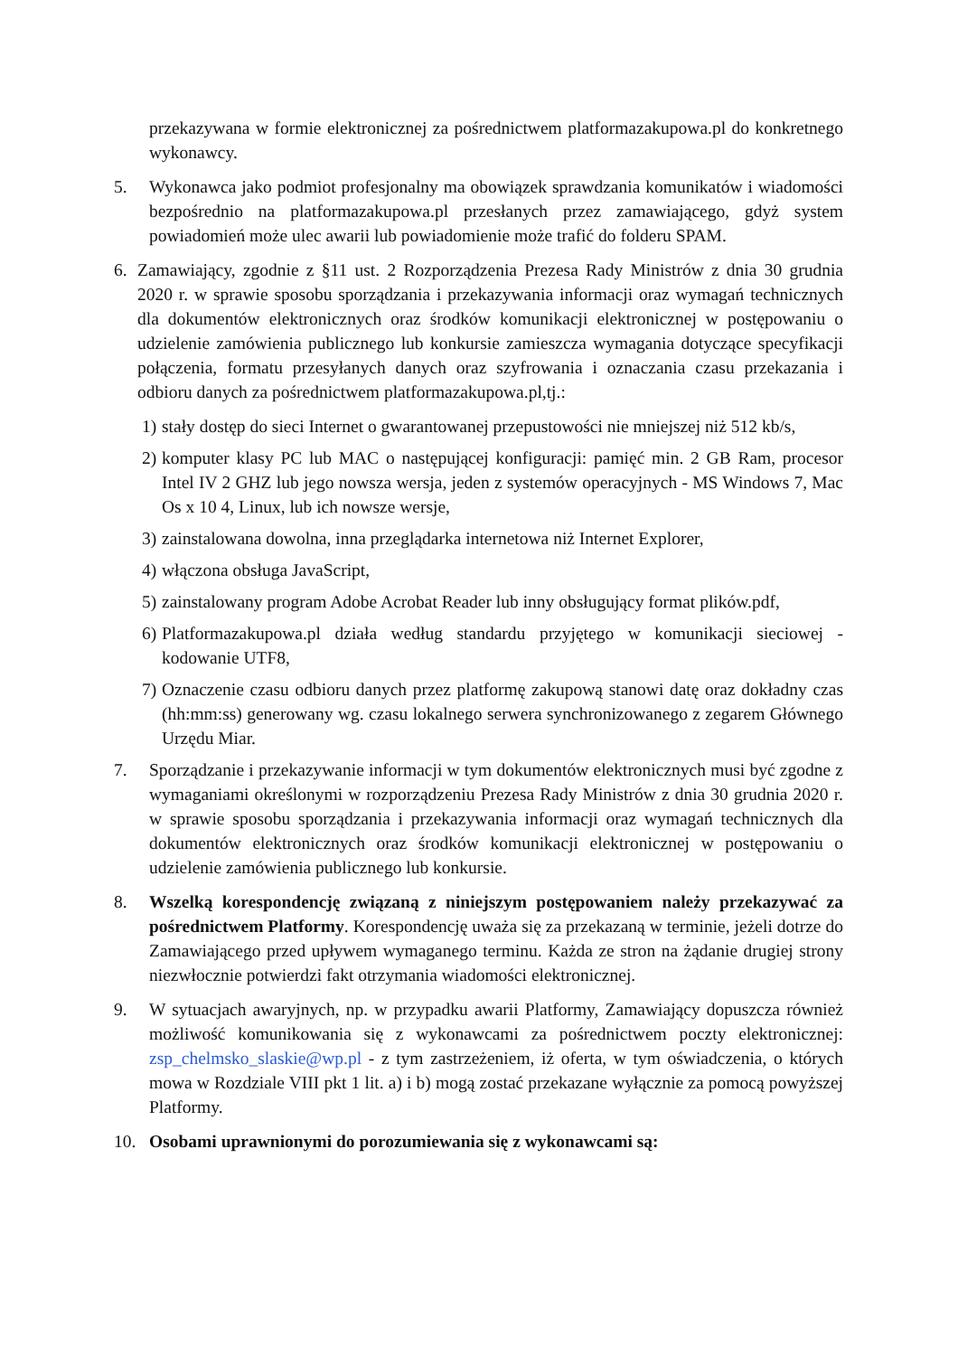przekazywana w formie elektronicznej za pośrednictwem platformazakupowa.pl do konkretnego wykonawcy.
5. Wykonawca jako podmiot profesjonalny ma obowiązek sprawdzania komunikatów i wiadomości bezpośrednio na platformazakupowa.pl przesłanych przez zamawiającego, gdyż system powiadomień może ulec awarii lub powiadomienie może trafić do folderu SPAM.
6. Zamawiający, zgodnie z §11 ust. 2 Rozporządzenia Prezesa Rady Ministrów z dnia 30 grudnia 2020 r. w sprawie sposobu sporządzania i przekazywania informacji oraz wymagań technicznych dla dokumentów elektronicznych oraz środków komunikacji elektronicznej w postępowaniu o udzielenie zamówienia publicznego lub konkursie zamieszcza wymagania dotyczące specyfikacji połączenia, formatu przesyłanych danych oraz szyfrowania i oznaczania czasu przekazania i odbioru danych za pośrednictwem platformazakupowa.pl,tj.:
1)
stały dostęp do sieci Internet o gwarantowanej przepustowości nie mniejszej niż 512 kb/s,
2)
komputer klasy PC lub MAC o następującej konfiguracji: pamięć min. 2 GB Ram, procesor Intel IV 2 GHZ lub jego nowsza wersja, jeden z systemów operacyjnych - MS Windows 7, Mac Os x 10 4, Linux, lub ich nowsze wersje,
3)
zainstalowana dowolna, inna przeglądarka internetowa niż Internet Explorer,
4)
włączona obsługa JavaScript,
5)
zainstalowany program Adobe Acrobat Reader lub inny obsługujący format plików.pdf,
6)
Platformazakupowa.pl działa według standardu przyjętego w komunikacji sieciowej -kodowanie UTF8,
7)
Oznaczenie czasu odbioru danych przez platformę zakupową stanowi datę oraz dokładny czas (hh:mm:ss) generowany wg. czasu lokalnego serwera synchronizowanego z zegarem Głównego Urzędu Miar.
7. Sporządzanie i przekazywanie informacji w tym dokumentów elektronicznych musi być zgodne z wymaganiami określonymi w rozporządzeniu Prezesa Rady Ministrów z dnia 30 grudnia 2020 r. w sprawie sposobu sporządzania i przekazywania informacji oraz wymagań technicznych dla dokumentów elektronicznych oraz środków komunikacji elektronicznej w postępowaniu o udzielenie zamówienia publicznego lub konkursie.
8. Wszelką korespondencję związaną z niniejszym postępowaniem należy przekazywać za pośrednictwem Platformy. Korespondencję uważa się za przekazaną w terminie, jeżeli dotrze do Zamawiającego przed upływem wymaganego terminu. Każda ze stron na żądanie drugiej strony niezwłocznie potwierdzi fakt otrzymania wiadomości elektronicznej.
9. W sytuacjach awaryjnych, np. w przypadku awarii Platformy, Zamawiający dopuszcza również możliwość komunikowania się z wykonawcami za pośrednictwem poczty elektronicznej: zsp_chelmsko_slaskie@wp.pl - z tym zastrzeżeniem, iż oferta, w tym oświadczenia, o których mowa w Rozdziale VIII pkt 1 lit. a) i b) mogą zostać przekazane wyłącznie za pomocą powyższej Platformy.
10. Osobami uprawnionymi do porozumiewania się z wykonawcami są: